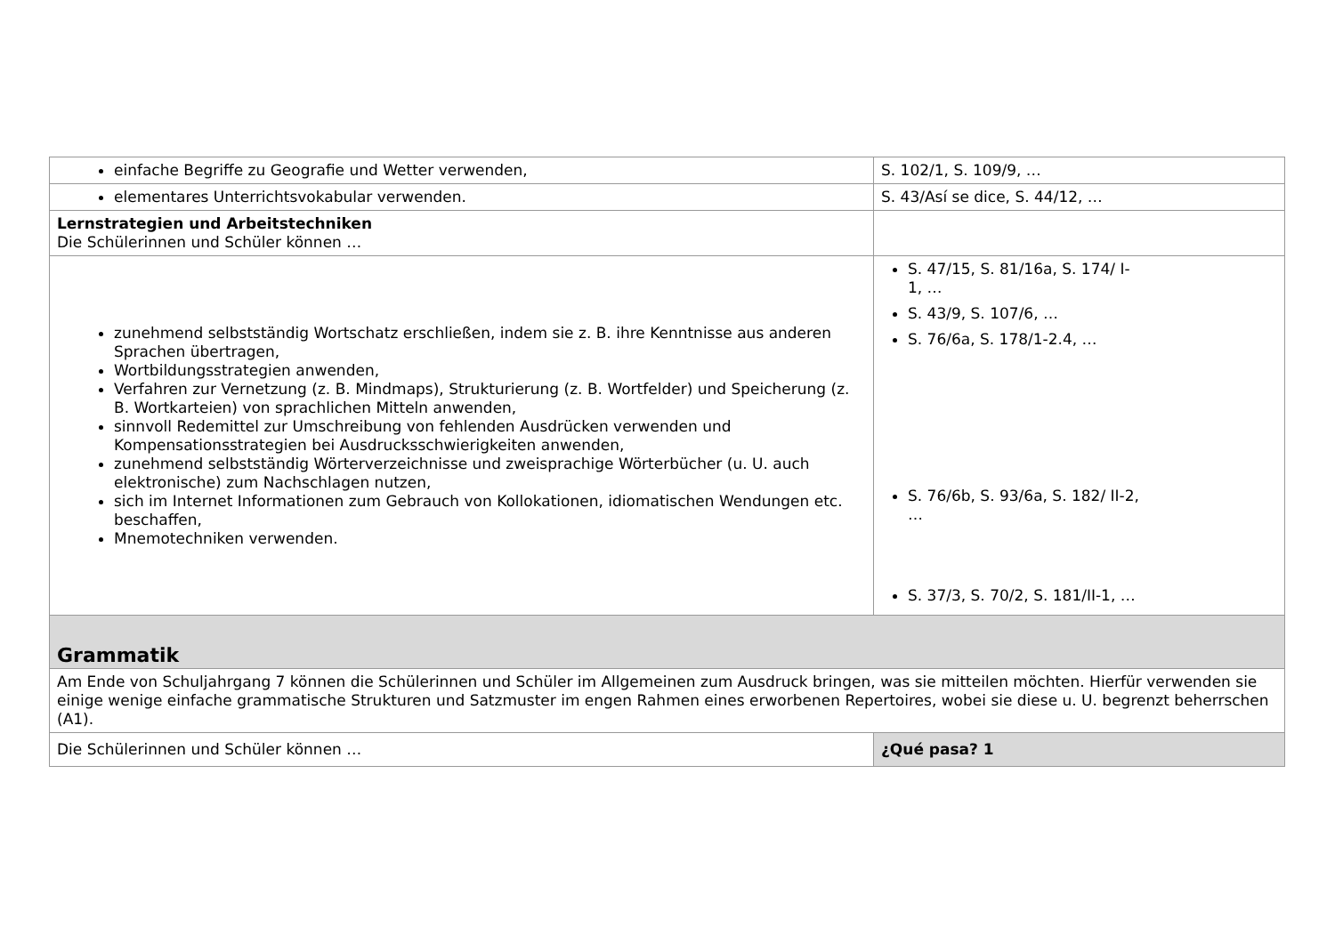| einfache Begriffe zu Geografie und Wetter verwenden, | S. 102/1, S. 109/9, … |
| elementares Unterrichtsvokabular verwenden. | S. 43/Así se dice, S. 44/12, … |
| Lernstrategien und Arbeitstechniken Die Schülerinnen und Schüler können … | |
| zunehmend selbstständig Wortschatz erschließen, indem sie z. B. ihre Kenntnisse aus anderen Sprachen übertragen, Wortbildungsstrategien anwenden, Verfahren zur Vernetzung (z. B. Mindmaps), Strukturierung (z. B. Wortfelder) und Speicherung (z. B. Wortkarteien) von sprachlichen Mitteln anwenden, sinnvoll Redemittel zur Umschreibung von fehlenden Ausdrücken verwenden und Kompensationsstrategien bei Ausdrucksschwierigkeiten anwenden, zunehmend selbstständig Wörterverzeichnisse und zweisprachige Wörterbücher (u. U. auch elektronische) zum Nachschlagen nutzen, sich im Internet Informationen zum Gebrauch von Kollokationen, idiomatischen Wendungen etc. beschaffen, Mnemotechniken verwenden. | S. 47/15, S. 81/16a, S. 174/ I-1, … S. 43/9, S. 107/6, … S. 76/6a, S. 178/1-2.4, … S. 76/6b, S. 93/6a, S. 182/ II-2, … S. 37/3, S. 70/2, S. 181/II-1, … |
| Grammatik | |
| Am Ende von Schuljahrgang 7 können die Schülerinnen und Schüler im Allgemeinen zum Ausdruck bringen, was sie mitteilen möchten. Hierfür verwenden sie einige wenige einfache grammatische Strukturen und Satzmuster im engen Rahmen eines erworbenen Repertoires, wobei sie diese u. U. begrenzt beherrschen (A1). | |
| Die Schülerinnen und Schüler können … | ¿Qué pasa? 1 |